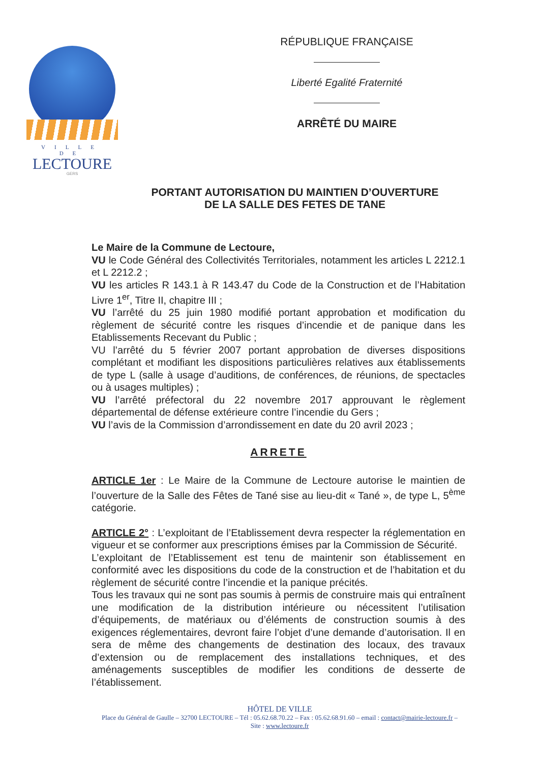VILLE DE
LECTOURE
GERS
RÉPUBLIQUE FRANÇAISE
Liberté Egalité Fraternité
ARRÊTÉ DU MAIRE
PORTANT AUTORISATION DU MAINTIEN D’OUVERTURE
DE LA SALLE DES FETES DE TANE
Le Maire de la Commune de Lectoure,
VU le Code Général des Collectivités Territoriales, notamment les articles L 2212.1 et L 2212.2 ;
VU les articles R 143.1 à R 143.47 du Code de la Construction et de l’Habitation Livre 1<sup>er</sup>, Titre II, chapitre III ;
VU l’arrêté du 25 juin 1980 modifié portant approbation et modification du règlement de sécurité contre les risques d’incendie et de panique dans les Etablissements Recevant du Public ;
VU l’arrêté du 5 février 2007 portant approbation de diverses dispositions complétant et modifiant les dispositions particulières relatives aux établissements de type L (salle à usage d’auditions, de conférences, de réunions, de spectacles ou à usages multiples) ;
VU l’arrêté préfectoral du 22 novembre 2017 approuvant le règlement départemental de défense extérieure contre l’incendie du Gers ;
VU l’avis de la Commission d’arrondissement en date du 20 avril 2023 ;
ARRETE
ARTICLE 1er : Le Maire de la Commune de Lectoure autorise le maintien de l’ouverture de la Salle des Fêtes de Tané sise au lieu-dit « Tané », de type L, 5<sup>ème</sup> catégorie.
ARTICLE 2° : L’exploitant de l’Etablissement devra respecter la réglementation en vigueur et se conformer aux prescriptions émises par la Commission de Sécurité.
L’exploitant de l’Etablissement est tenu de maintenir son établissement en conformité avec les dispositions du code de la construction et de l’habitation et du règlement de sécurité contre l’incendie et la panique précités.
Tous les travaux qui ne sont pas soumis à permis de construire mais qui entraînent une modification de la distribution intérieure ou nécessitent l’utilisation d’équipements, de matériaux ou d’éléments de construction soumis à des exigences réglementaires, devront faire l’objet d’une demande d’autorisation. Il en sera de même des changements de destination des locaux, des travaux d’extension ou de remplacement des installations techniques, et des aménagements susceptibles de modifier les conditions de desserte de l’établissement.
HÔTEL DE VILLE
Place du Général de Gaulle – 32700 LECTOURE – Tél : 05.62.68.70.22 – Fax : 05.62.68.91.60 – email : contact@mairie-lectoure.fr – Site : www.lectoure.fr